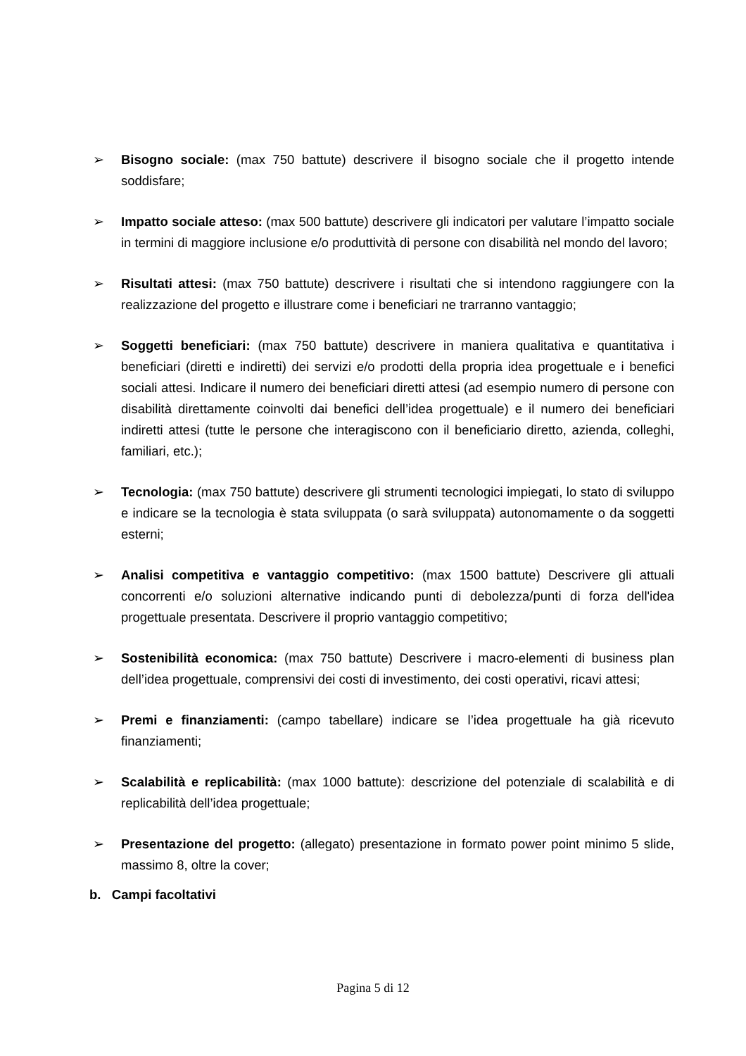➢ Bisogno sociale: (max 750 battute) descrivere il bisogno sociale che il progetto intende soddisfare;
➢ Impatto sociale atteso: (max 500 battute) descrivere gli indicatori per valutare l’impatto sociale in termini di maggiore inclusione e/o produttività di persone con disabilità nel mondo del lavoro;
➢ Risultati attesi: (max 750 battute) descrivere i risultati che si intendono raggiungere con la realizzazione del progetto e illustrare come i beneficiari ne trarranno vantaggio;
➢ Soggetti beneficiari: (max 750 battute) descrivere in maniera qualitativa e quantitativa i beneficiari (diretti e indiretti) dei servizi e/o prodotti della propria idea progettuale e i benefici sociali attesi. Indicare il numero dei beneficiari diretti attesi (ad esempio numero di persone con disabilità direttamente coinvolti dai benefici dell’idea progettuale) e il numero dei beneficiari indiretti attesi (tutte le persone che interagiscono con il beneficiario diretto, azienda, colleghi, familiari, etc.);
➢ Tecnologia: (max 750 battute) descrivere gli strumenti tecnologici impiegati, lo stato di sviluppo e indicare se la tecnologia è stata sviluppata (o sarà sviluppata) autonomamente o da soggetti esterni;
➢ Analisi competitiva e vantaggio competitivo: (max 1500 battute) Descrivere gli attuali concorrenti e/o soluzioni alternative indicando punti di debolezza/punti di forza dell'idea progettuale presentata. Descrivere il proprio vantaggio competitivo;
➢ Sostenibilità economica: (max 750 battute) Descrivere i macro-elementi di business plan dell’idea progettuale, comprensivi dei costi di investimento, dei costi operativi, ricavi attesi;
➢ Premi e finanziamenti: (campo tabellare) indicare se l’idea progettuale ha già ricevuto finanziamenti;
➢ Scalabilità e replicabilità: (max 1000 battute): descrizione del potenziale di scalabilità e di replicabilità dell’idea progettuale;
➢ Presentazione del progetto: (allegato) presentazione in formato power point minimo 5 slide, massimo 8, oltre la cover;
b. Campi facoltativi
Pagina 5 di 12